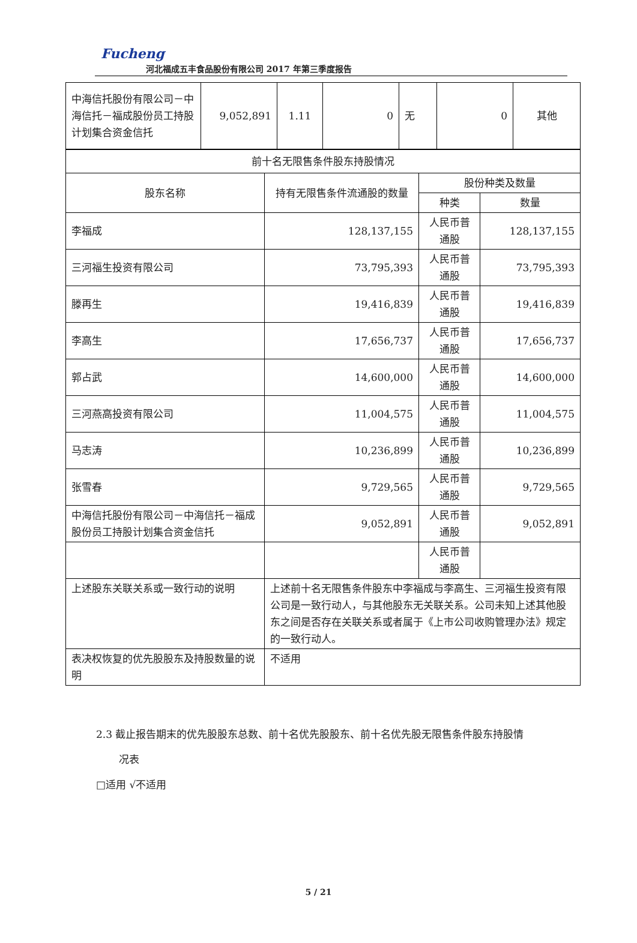Fucheng
河北福成五丰食品股份有限公司 2017 年第三季度报告
| 中海信托股份有限公司－中海信托－福成股份员工持股计划集合资金信托 | 9,052,891 | 1.11 | 0 | 无 | 0 | 其他 |
| 前十名无限售条件股东持股情况 | | | |
| 股东名称 | 持有无限售条件流通股的数量 | 股份种类及数量 | |
| | | 种类 | 数量 |
| 李福成 | 128,137,155 | 人民币普通股 | 128,137,155 |
| 三河福生投资有限公司 | 73,795,393 | 人民币普通股 | 73,795,393 |
| 滕再生 | 19,416,839 | 人民币普通股 | 19,416,839 |
| 李高生 | 17,656,737 | 人民币普通股 | 17,656,737 |
| 郭占武 | 14,600,000 | 人民币普通股 | 14,600,000 |
| 三河燕高投资有限公司 | 11,004,575 | 人民币普通股 | 11,004,575 |
| 马志涛 | 10,236,899 | 人民币普通股 | 10,236,899 |
| 张雪春 | 9,729,565 | 人民币普通股 | 9,729,565 |
| 中海信托股份有限公司－中海信托－福成股份员工持股计划集合资金信托 | 9,052,891 | 人民币普通股 | 9,052,891 |
| | | 人民币普通股 | |
| 上述股东关联关系或一致行动的说明 | 上述前十名无限售条件股东中李福成与李高生、三河福生投资有限公司是一致行动人，与其他股东无关联关系。公司未知上述其他股东之间是否存在关联关系或者属于《上市公司收购管理办法》规定的一致行动人。 | | |
| 表决权恢复的优先股股东及持股数量的说明 | 不适用 | | |
2.3 截止报告期末的优先股股东总数、前十名优先股股东、前十名优先股无限售条件股东持股情
况表
□适用 √不适用
5 / 21